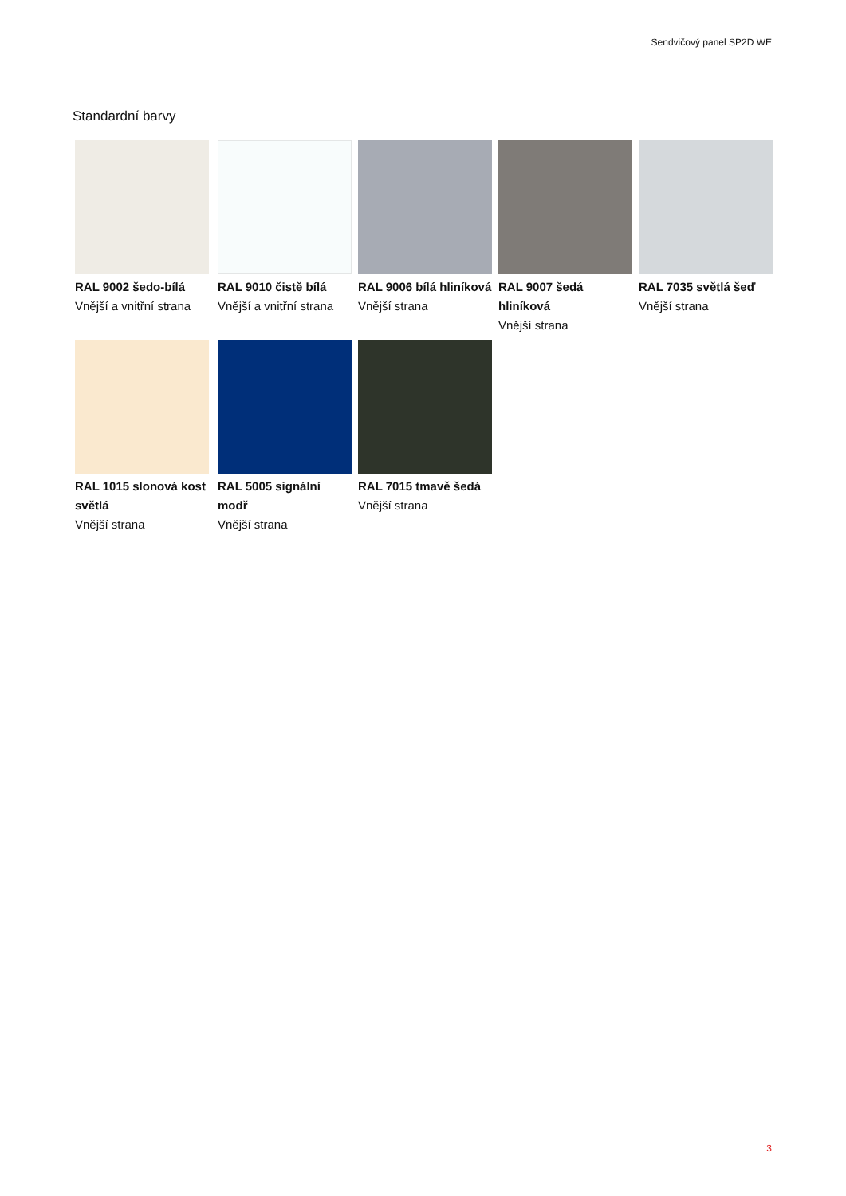Sendvičový panel SP2D WE
Standardní barvy
RAL 9002 šedo-bílá
Vnější a vnitřní strana
RAL 9010 čistě bílá
Vnější a vnitřní strana
RAL 9006 bílá hliníková
Vnější strana
RAL 9007 šedá hliníková
Vnější strana
RAL 7035 světlá šeď
Vnější strana
RAL 1015 slonová kost světlá
Vnější strana
RAL 5005 signální modř
Vnější strana
RAL 7015 tmavě šedá
Vnější strana
3